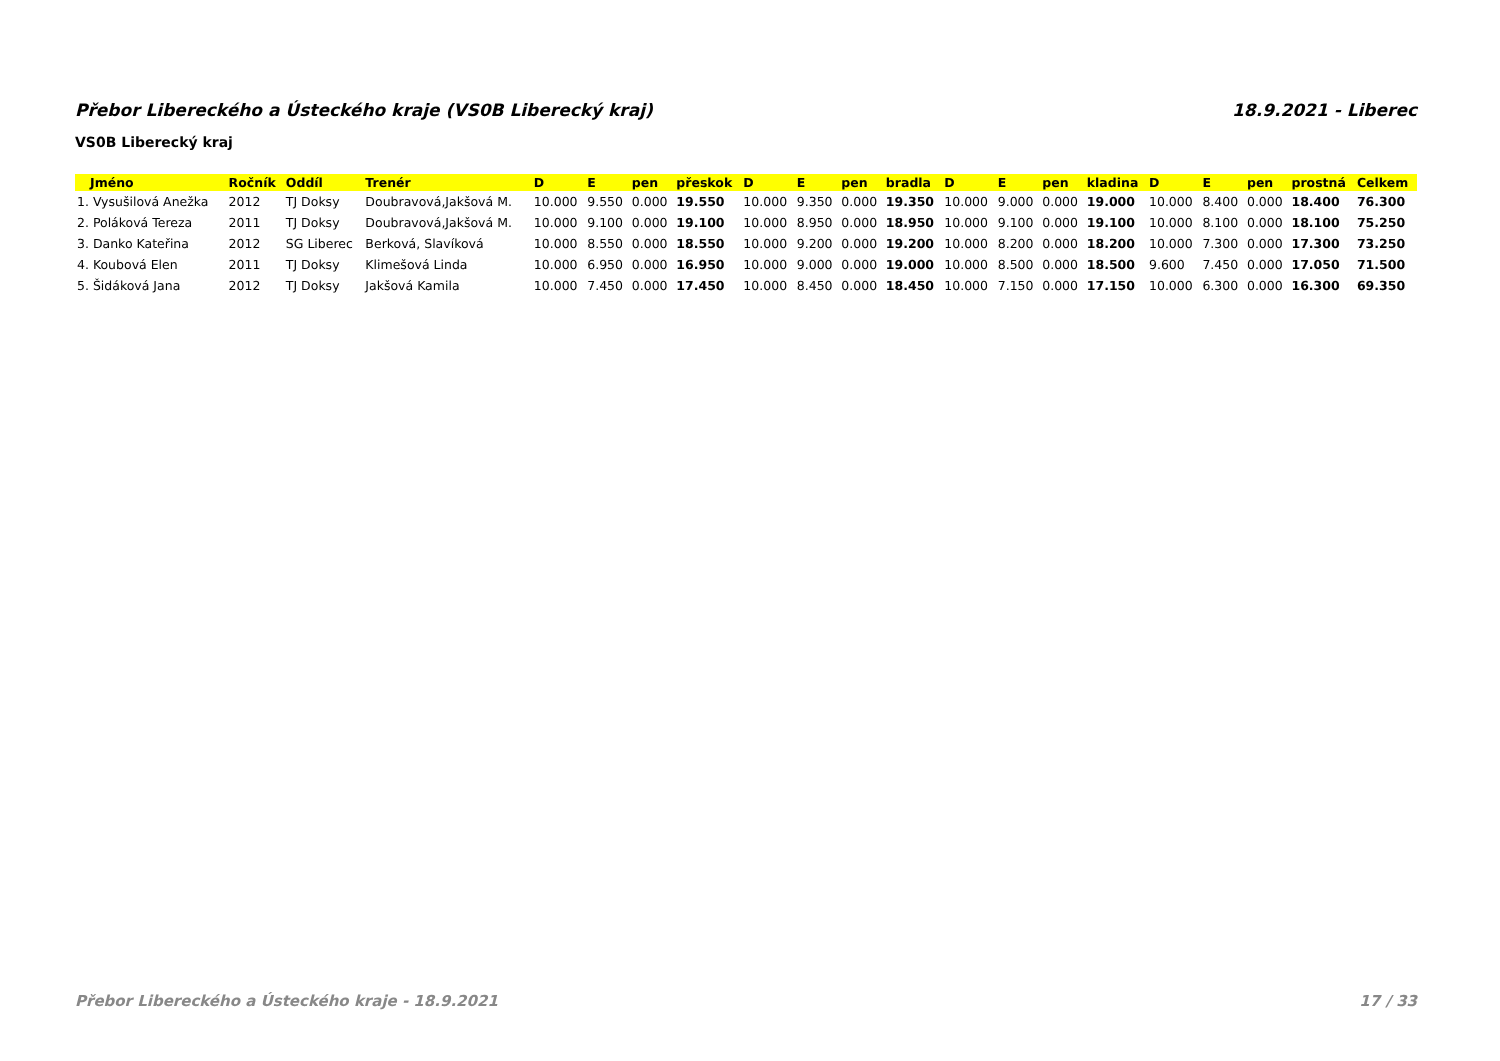Přebor Libereckého a Ústeckého kraje (VS0B Liberecký kraj) 18.9.2021 - Liberec
VS0B Liberecký kraj
| Jméno | Ročník | Oddíl | Trenér | D | E | pen | přeskok | D | E | pen | bradla | D | E | pen | kladina | D | E | pen | prostná | Celkem |
| --- | --- | --- | --- | --- | --- | --- | --- | --- | --- | --- | --- | --- | --- | --- | --- | --- | --- | --- | --- | --- |
| 1. Vysušilová Anežka | 2012 | TJ Doksy | Doubravová,Jakšová M. | 10.000 | 9.550 | 0.000 | 19.550 | 10.000 | 9.350 | 0.000 | 19.350 | 10.000 | 9.000 | 0.000 | 19.000 | 10.000 | 8.400 | 0.000 | 18.400 | 76.300 |
| 2. Poláková Tereza | 2011 | TJ Doksy | Doubravová,Jakšová M. | 10.000 | 9.100 | 0.000 | 19.100 | 10.000 | 8.950 | 0.000 | 18.950 | 10.000 | 9.100 | 0.000 | 19.100 | 10.000 | 8.100 | 0.000 | 18.100 | 75.250 |
| 3. Danko Kateřina | 2012 | SG Liberec | Berková, Slavíková | 10.000 | 8.550 | 0.000 | 18.550 | 10.000 | 9.200 | 0.000 | 19.200 | 10.000 | 8.200 | 0.000 | 18.200 | 10.000 | 7.300 | 0.000 | 17.300 | 73.250 |
| 4. Koubová Elen | 2011 | TJ Doksy | Klimešová Linda | 10.000 | 6.950 | 0.000 | 16.950 | 10.000 | 9.000 | 0.000 | 19.000 | 10.000 | 8.500 | 0.000 | 18.500 | 9.600 | 7.450 | 0.000 | 17.050 | 71.500 |
| 5. Šidáková Jana | 2012 | TJ Doksy | Jakšová Kamila | 10.000 | 7.450 | 0.000 | 17.450 | 10.000 | 8.450 | 0.000 | 18.450 | 10.000 | 7.150 | 0.000 | 17.150 | 10.000 | 6.300 | 0.000 | 16.300 | 69.350 |
Přebor Libereckého a Ústeckého kraje - 18.9.2021 17 / 33